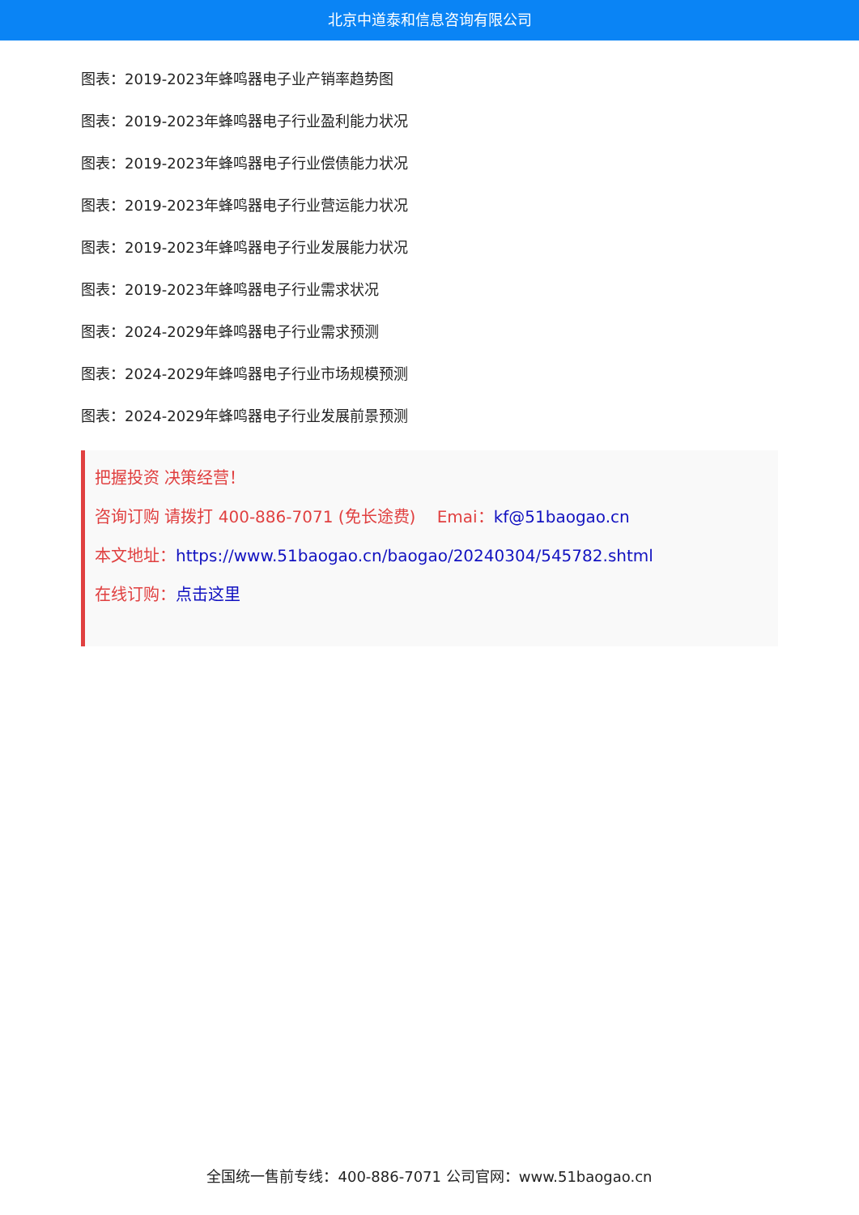北京中道泰和信息咨询有限公司
图表：2019-2023年蜂鸣器电子业产销率趋势图
图表：2019-2023年蜂鸣器电子行业盈利能力状况
图表：2019-2023年蜂鸣器电子行业偿债能力状况
图表：2019-2023年蜂鸣器电子行业营运能力状况
图表：2019-2023年蜂鸣器电子行业发展能力状况
图表：2019-2023年蜂鸣器电子行业需求状况
图表：2024-2029年蜂鸣器电子行业需求预测
图表：2024-2029年蜂鸣器电子行业市场规模预测
图表：2024-2029年蜂鸣器电子行业发展前景预测
把握投资 决策经营！
咨询订购 请拨打 400-886-7071 (免长途费)　 Emai：kf@51baogao.cn
本文地址：https://www.51baogao.cn/baogao/20240304/545782.shtml
在线订购：点击这里
全国统一售前专线：400-886-7071 公司官网：www.51baogao.cn